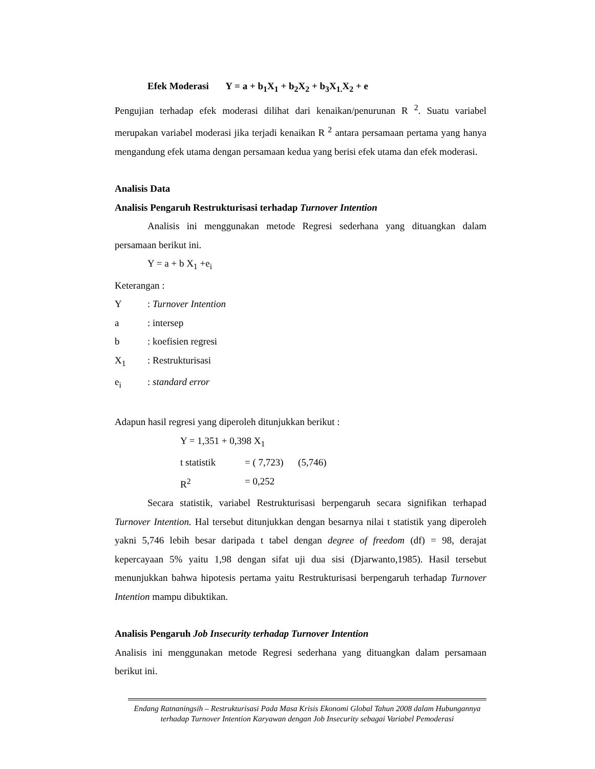Efek Moderasi Y = a + b<sub>1</sub>X<sub>1</sub> + b<sub>2</sub>X<sub>2</sub> + b<sub>3</sub>X<sub>1.</sub>X<sub>2</sub> + e
Pengujian terhadap efek moderasi dilihat dari kenaikan/penurunan R <sup>2</sup>. Suatu variabel merupakan variabel moderasi jika terjadi kenaikan R <sup>2</sup> antara persamaan pertama yang hanya mengandung efek utama dengan persamaan kedua yang berisi efek utama dan efek moderasi.
Analisis Data
Analisis Pengaruh Restrukturisasi terhadap Turnover Intention
Analisis ini menggunakan metode Regresi sederhana yang dituangkan dalam persamaan berikut ini.
Y = a + b X<sub>1</sub> +e<sub>i</sub>
Keterangan :
Y: Turnover Intention
a: intersep
b: koefisien regresi
X<sub>1</sub>: Restrukturisasi
e<sub>i</sub>: standard error
Adapun hasil regresi yang diperoleh ditunjukkan berikut :
Y = 1,351 + 0,398 X<sub>1</sub>
t statistik = ( 7,723) (5,746)
R<sup>2</sup> = 0,252
Secara statistik, variabel Restrukturisasi berpengaruh secara signifikan terhapad Turnover Intention. Hal tersebut ditunjukkan dengan besarnya nilai t statistik yang diperoleh yakni 5,746 lebih besar daripada t tabel dengan degree of freedom (df) = 98, derajat kepercayaan 5% yaitu 1,98 dengan sifat uji dua sisi (Djarwanto,1985). Hasil tersebut menunjukkan bahwa hipotesis pertama yaitu Restrukturisasi berpengaruh terhadap Turnover Intention mampu dibuktikan.
Analisis Pengaruh Job Insecurity terhadap Turnover Intention
Analisis ini menggunakan metode Regresi sederhana yang dituangkan dalam persamaan berikut ini.
Endang Ratnaningsih – Restrukturisasi Pada Masa Krisis Ekonomi Global Tahun 2008 dalam Hubungannya terhadap Turnover Intention Karyawan dengan Job Insecurity sebagai Variabel Pemoderasi